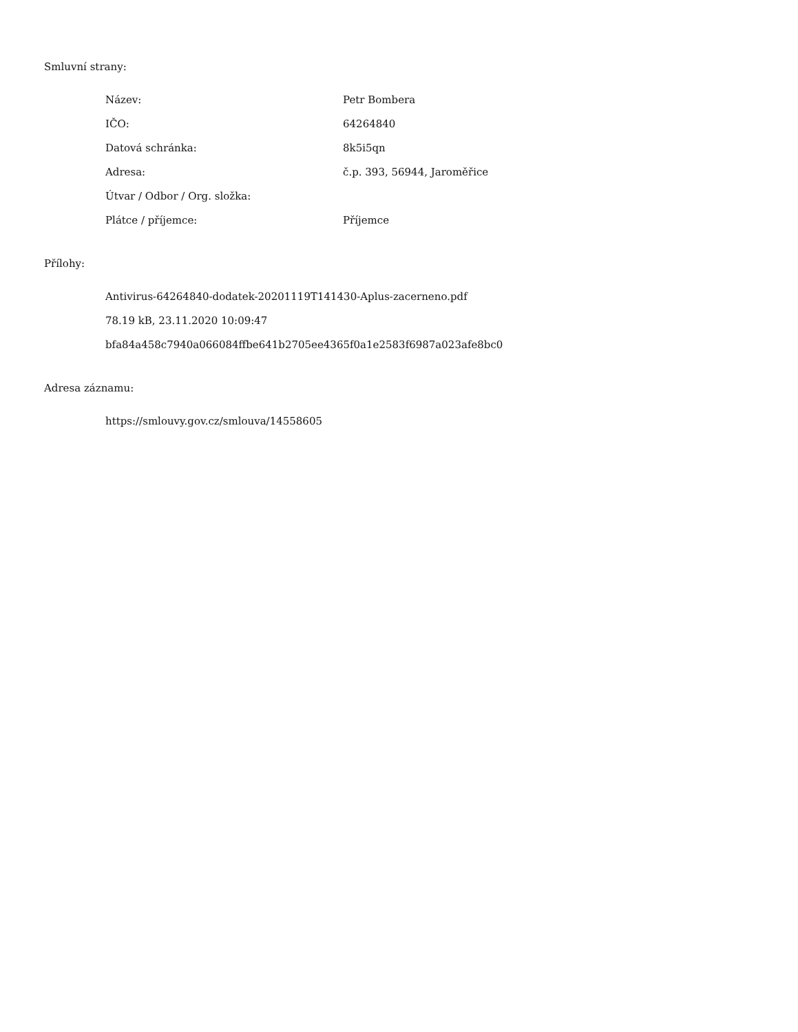Smluvní strany:
| Název: | Petr Bombera |
| IČO: | 64264840 |
| Datová schránka: | 8k5i5qn |
| Adresa: | č.p. 393, 56944, Jaroměřice |
| Útvar / Odbor / Org. složka: | |
| Plátce / příjemce: | Příjemce |
Přílohy:
Antivirus-64264840-dodatek-20201119T141430-Aplus-zacerneno.pdf
78.19 kB, 23.11.2020 10:09:47
bfa84a458c7940a066084ffbe641b2705ee4365f0a1e2583f6987a023afe8bc0
Adresa záznamu:
https://smlouvy.gov.cz/smlouva/14558605